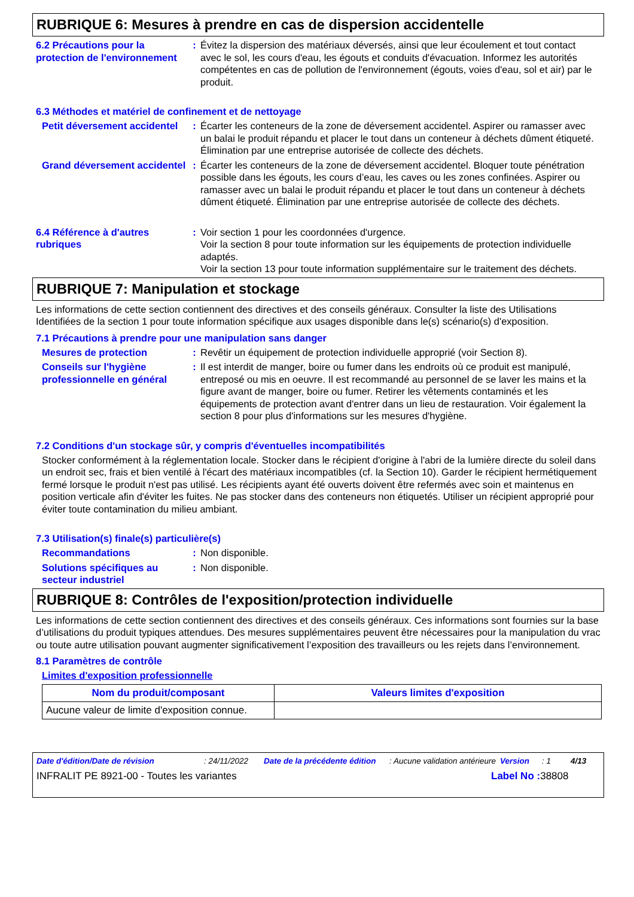RUBRIQUE 6: Mesures à prendre en cas de dispersion accidentelle
6.2 Précautions pour la protection de l'environnement
: Évitez la dispersion des matériaux déversés, ainsi que leur écoulement et tout contact avec le sol, les cours d'eau, les égouts et conduits d'évacuation. Informez les autorités compétentes en cas de pollution de l'environnement (égouts, voies d'eau, sol et air) par le produit.
6.3 Méthodes et matériel de confinement et de nettoyage
Petit déversement accidentel
: Écarter les conteneurs de la zone de déversement accidentel. Aspirer ou ramasser avec un balai le produit répandu et placer le tout dans un conteneur à déchets dûment étiqueté. Élimination par une entreprise autorisée de collecte des déchets.
Grand déversement accidentel
: Écarter les conteneurs de la zone de déversement accidentel. Bloquer toute pénétration possible dans les égouts, les cours d’eau, les caves ou les zones confinées. Aspirer ou ramasser avec un balai le produit répandu et placer le tout dans un conteneur à déchets dûment étiqueté. Élimination par une entreprise autorisée de collecte des déchets.
6.4 Référence à d'autres rubriques
: Voir section 1 pour les coordonnées d'urgence.
Voir la section 8 pour toute information sur les équipements de protection individuelle adaptés.
Voir la section 13 pour toute information supplémentaire sur le traitement des déchets.
RUBRIQUE 7: Manipulation et stockage
Les informations de cette section contiennent des directives et des conseils généraux. Consulter la liste des Utilisations Identifiées de la section 1 pour toute information spécifique aux usages disponible dans le(s) scénario(s) d'exposition.
7.1 Précautions à prendre pour une manipulation sans danger
Mesures de protection : Revêtir un équipement de protection individuelle approprié (voir Section 8).
Conseils sur l'hygiène professionnelle en général
: Il est interdit de manger, boire ou fumer dans les endroits où ce produit est manipulé, entreposé ou mis en oeuvre. Il est recommandé au personnel de se laver les mains et la figure avant de manger, boire ou fumer. Retirer les vêtements contaminés et les équipements de protection avant d'entrer dans un lieu de restauration. Voir également la section 8 pour plus d'informations sur les mesures d'hygiène.
7.2 Conditions d'un stockage sûr, y compris d'éventuelles incompatibilités
Stocker conformément à la réglementation locale. Stocker dans le récipient d'origine à l'abri de la lumière directe du soleil dans un endroit sec, frais et bien ventilé à l'écart des matériaux incompatibles (cf. la Section 10). Garder le récipient hermétiquement fermé lorsque le produit n'est pas utilisé. Les récipients ayant été ouverts doivent être refermés avec soin et maintenus en position verticale afin d'éviter les fuites. Ne pas stocker dans des conteneurs non étiquetés. Utiliser un récipient approprié pour éviter toute contamination du milieu ambiant.
7.3 Utilisation(s) finale(s) particulière(s)
Recommandations : Non disponible.
Solutions spécifiques au secteur industriel
: Non disponible.
RUBRIQUE 8: Contrôles de l'exposition/protection individuelle
Les informations de cette section contiennent des directives et des conseils généraux. Ces informations sont fournies sur la base d’utilisations du produit typiques attendues. Des mesures supplémentaires peuvent être nécessaires pour la manipulation du vrac ou toute autre utilisation pouvant augmenter significativement l’exposition des travailleurs ou les rejets dans l’environnement.
8.1 Paramètres de contrôle
Limites d'exposition professionnelle
| Nom du produit/composant | Valeurs limites d'exposition |
| --- | --- |
| Aucune valeur de limite d'exposition connue. | |
Date d'édition/Date de révision: 24/11/2022 Date de la précédente édition: Aucune validation antérieure Version: 1 4/13
INFRALIT PE 8921-00 - Toutes les variantes Label No : 38808